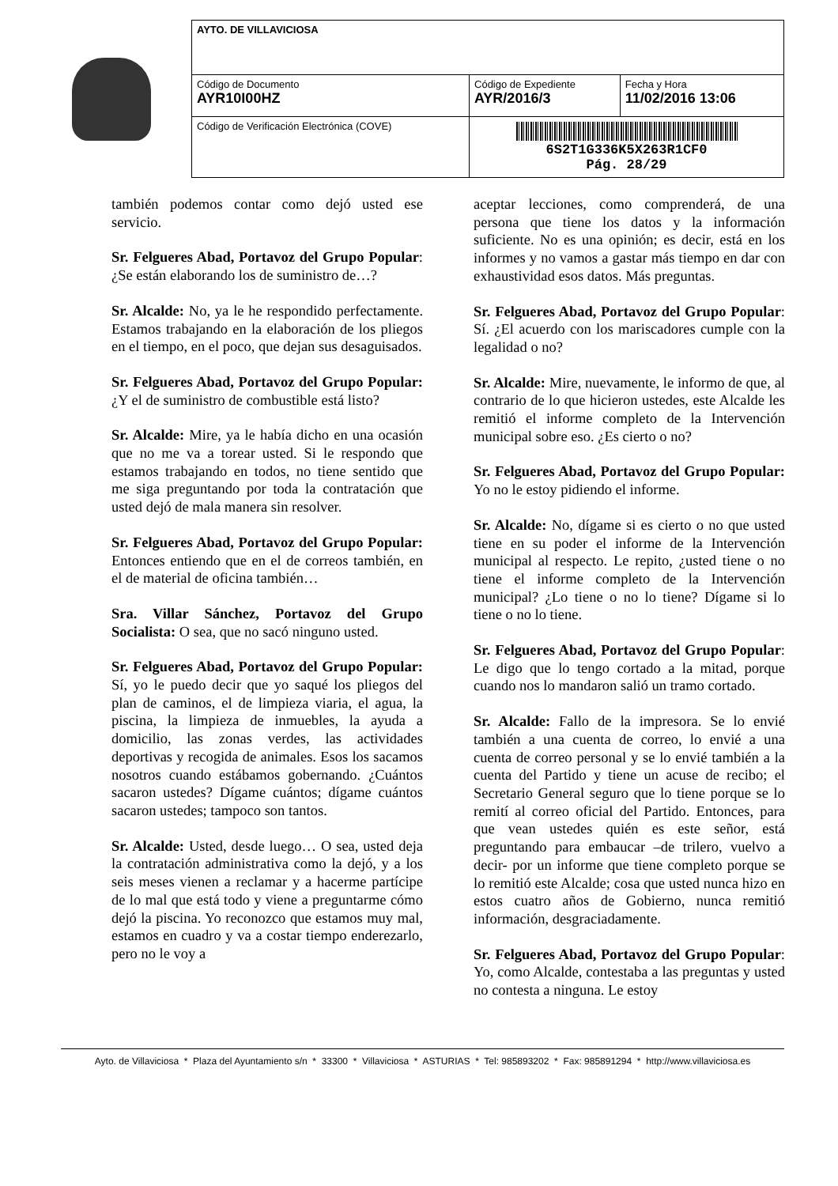| AYTO. DE VILLAVICIOSA | | |
| Código de Documento AYR10I00HZ | Código de Expediente AYR/2016/3 | Fecha y Hora 11/02/2016 13:06 |
| Código de Verificación Electrónica (COVE) | 6S2T1G336K5X263R1CF0 Pág. 28/29 | |
también podemos contar como dejó usted ese servicio.
Sr. Felgueres Abad, Portavoz del Grupo Popular: ¿Se están elaborando los de suministro de…?
Sr. Alcalde: No, ya le he respondido perfectamente. Estamos trabajando en la elaboración de los pliegos en el tiempo, en el poco, que dejan sus desaguisados.
Sr. Felgueres Abad, Portavoz del Grupo Popular: ¿Y el de suministro de combustible está listo?
Sr. Alcalde: Mire, ya le había dicho en una ocasión que no me va a torear usted. Si le respondo que estamos trabajando en todos, no tiene sentido que me siga preguntando por toda la contratación que usted dejó de mala manera sin resolver.
Sr. Felgueres Abad, Portavoz del Grupo Popular: Entonces entiendo que en el de correos también, en el de material de oficina también…
Sra. Villar Sánchez, Portavoz del Grupo Socialista: O sea, que no sacó ninguno usted.
Sr. Felgueres Abad, Portavoz del Grupo Popular: Sí, yo le puedo decir que yo saqué los pliegos del plan de caminos, el de limpieza viaria, el agua, la piscina, la limpieza de inmuebles, la ayuda a domicilio, las zonas verdes, las actividades deportivas y recogida de animales. Esos los sacamos nosotros cuando estábamos gobernando. ¿Cuántos sacaron ustedes? Dígame cuántos; dígame cuántos sacaron ustedes; tampoco son tantos.
Sr. Alcalde: Usted, desde luego… O sea, usted deja la contratación administrativa como la dejó, y a los seis meses vienen a reclamar y a hacerme partícipe de lo mal que está todo y viene a preguntarme cómo dejó la piscina. Yo reconozco que estamos muy mal, estamos en cuadro y va a costar tiempo enderezarlo, pero no le voy a
aceptar lecciones, como comprenderá, de una persona que tiene los datos y la información suficiente. No es una opinión; es decir, está en los informes y no vamos a gastar más tiempo en dar con exhaustividad esos datos. Más preguntas.
Sr. Felgueres Abad, Portavoz del Grupo Popular: Sí. ¿El acuerdo con los mariscadores cumple con la legalidad o no?
Sr. Alcalde: Mire, nuevamente, le informo de que, al contrario de lo que hicieron ustedes, este Alcalde les remitió el informe completo de la Intervención municipal sobre eso. ¿Es cierto o no?
Sr. Felgueres Abad, Portavoz del Grupo Popular: Yo no le estoy pidiendo el informe.
Sr. Alcalde: No, dígame si es cierto o no que usted tiene en su poder el informe de la Intervención municipal al respecto. Le repito, ¿usted tiene o no tiene el informe completo de la Intervención municipal? ¿Lo tiene o no lo tiene? Dígame si lo tiene o no lo tiene.
Sr. Felgueres Abad, Portavoz del Grupo Popular: Le digo que lo tengo cortado a la mitad, porque cuando nos lo mandaron salió un tramo cortado.
Sr. Alcalde: Fallo de la impresora. Se lo envié también a una cuenta de correo, lo envié a una cuenta de correo personal y se lo envié también a la cuenta del Partido y tiene un acuse de recibo; el Secretario General seguro que lo tiene porque se lo remití al correo oficial del Partido. Entonces, para que vean ustedes quién es este señor, está preguntando para embaucar –de trilero, vuelvo a decir- por un informe que tiene completo porque se lo remitió este Alcalde; cosa que usted nunca hizo en estos cuatro años de Gobierno, nunca remitió información, desgraciadamente.
Sr. Felgueres Abad, Portavoz del Grupo Popular: Yo, como Alcalde, contestaba a las preguntas y usted no contesta a ninguna. Le estoy
Ayto. de Villaviciosa * Plaza del Ayuntamiento s/n * 33300 * Villaviciosa * ASTURIAS * Tel: 985893202 * Fax: 985891294 * http://www.villaviciosa.es